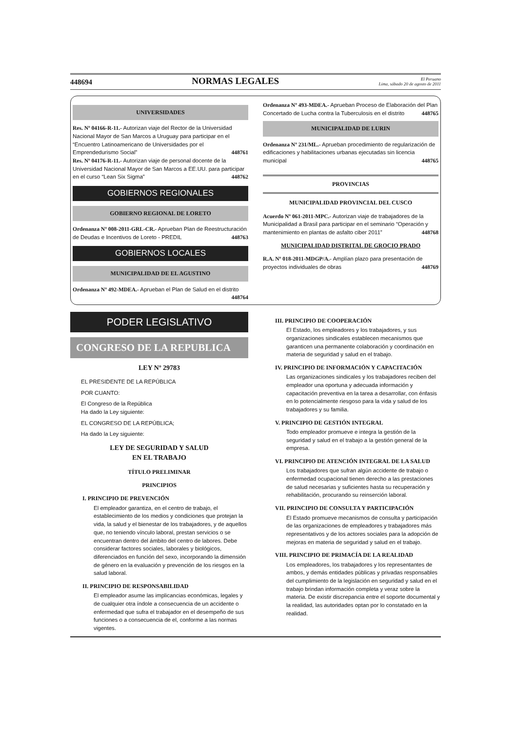448694 NORMAS LEGALES El Peruano
Lima, sábado 20 de agosto de 2011
UNIVERSIDADES
Res. Nº 04166-R-11.- Autorizan viaje del Rector de la Universidad Nacional Mayor de San Marcos a Uruguay para participar en el “Encuentro Latinoamericano de Universidades por el Emprendedurismo Social” 448761
Res. Nº 04176-R-11.- Autorizan viaje de personal docente de la Universidad Nacional Mayor de San Marcos a EE.UU. para participar en el curso “Lean Six Sigma” 448762
GOBIERNOS REGIONALES
GOBIERNO REGIONAL DE LORETO
Ordenanza Nº 008-2011-GRL-CR.- Aprueban Plan de Reestructuración de Deudas e Incentivos de Loreto - PREDIL 448763
GOBIERNOS LOCALES
MUNICIPALIDAD DE EL AGUSTINO
Ordenanza Nº 492-MDEA.- Aprueban el Plan de Salud en el distrito 448764
Ordenanza Nº 493-MDEA.- Aprueban Proceso de Elaboración del Plan Concertado de Lucha contra la Tuberculosis en el distrito 448765
MUNICIPALIDAD DE LURIN
Ordenanza Nº 231/ML.- Aprueban procedimiento de regularización de edificaciones y habilitaciones urbanas ejecutadas sin licencia municipal 448765
PROVINCIAS
MUNICIPALIDAD PROVINCIAL DEL CUSCO
Acuerdo Nº 061-2011-MPC.- Autorizan viaje de trabajadores de la Municipalidad a Brasil para participar en el seminario “Operación y mantenimiento en plantas de asfalto ciber 2011” 448768
MUNICIPALIDAD DISTRITAL DE GROCIO PRADO
R.A. Nº 018-2011-MDGP/A.- Amplían plazo para presentación de proyectos individuales de obras 448769
PODER LEGISLATIVO
CONGRESO DE LA REPUBLICA
LEY Nº 29783
EL PRESIDENTE DE LA REPÚBLICA
POR CUANTO:
El Congreso de la República
Ha dado la Ley siguiente:
EL CONGRESO DE LA REPÚBLICA;
Ha dado la Ley siguiente:
LEY DE SEGURIDAD Y SALUD
EN EL TRABAJO
TÍTULO PRELIMINAR
PRINCIPIOS
I. PRINCIPIO DE PREVENCIÓN
El empleador garantiza, en el centro de trabajo, el establecimiento de los medios y condiciones que protejan la vida, la salud y el bienestar de los trabajadores, y de aquellos que, no teniendo vínculo laboral, prestan servicios o se encuentran dentro del ámbito del centro de labores. Debe considerar factores sociales, laborales y biológicos, diferenciados en función del sexo, incorporando la dimensión de género en la evaluación y prevención de los riesgos en la salud laboral.
II. PRINCIPIO DE RESPONSABILIDAD
El empleador asume las implicancias económicas, legales y de cualquier otra índole a consecuencia de un accidente o enfermedad que sufra el trabajador en el desempeño de sus funciones o a consecuencia de el, conforme a las normas vigentes.
III. PRINCIPIO DE COOPERACIÓN
El Estado, los empleadores y los trabajadores, y sus organizaciones sindicales establecen mecanismos que garanticen una permanente colaboración y coordinación en materia de seguridad y salud en el trabajo.
IV. PRINCIPIO DE INFORMACIÓN Y CAPACITACIÓN
Las organizaciones sindicales y los trabajadores reciben del empleador una oportuna y adecuada información y capacitación preventiva en la tarea a desarrollar, con énfasis en lo potencialmente riesgoso para la vida y salud de los trabajadores y su familia.
V. PRINCIPIO DE GESTIÓN INTEGRAL
Todo empleador promueve e integra la gestión de la seguridad y salud en el trabajo a la gestión general de la empresa.
VI. PRINCIPIO DE ATENCIÓN INTEGRAL DE LA SALUD
Los trabajadores que sufran algún accidente de trabajo o enfermedad ocupacional tienen derecho a las prestaciones de salud necesarias y suficientes hasta su recuperación y rehabilitación, procurando su reinserción laboral.
VII. PRINCIPIO DE CONSULTA Y PARTICIPACIÓN
El Estado promueve mecanismos de consulta y participación de las organizaciones de empleadores y trabajadores más representativos y de los actores sociales para la adopción de mejoras en materia de seguridad y salud en el trabajo.
VIII. PRINCIPIO DE PRIMACÍA DE LA REALIDAD
Los empleadores, los trabajadores y los representantes de ambos, y demás entidades públicas y privadas responsables del cumplimiento de la legislación en seguridad y salud en el trabajo brindan información completa y veraz sobre la materia. De existir discrepancia entre el soporte documental y la realidad, las autoridades optan por lo constatado en la realidad.